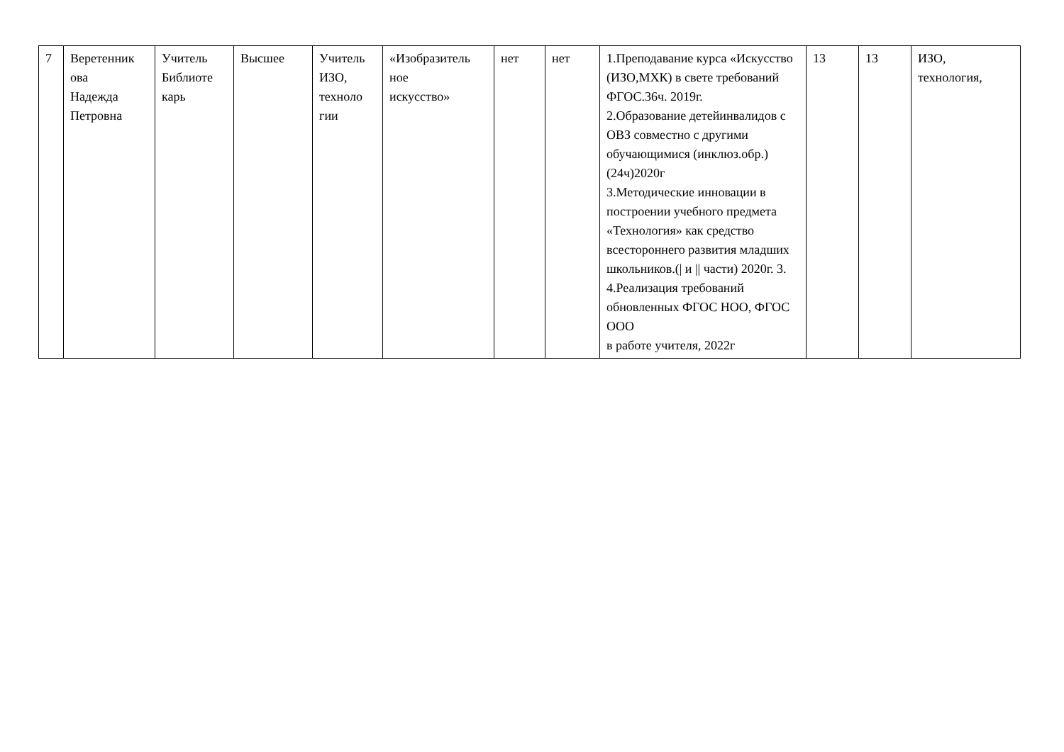| 7 | Веретенник ова Надежда Петровна | Учитель Библиоте карь | Высшее | Учитель ИЗО, техноло гии | «Изобразитель ное искусство» | нет | нет | 1.Преподавание курса «Искусство (ИЗО,МХК) в свете требований ФГОС.36ч. 2019г. 2.Образование детейинвалидов с ОВЗ совместно с другими обучающимися (инклюз.обр.) (24ч)2020г 3.Методические инновации в построении учебного предмета «Технология» как средство всестороннего развития младших школьников.(/ и // части) 2020г. 3. 4.Реализация требований обновленных ФГОС НОО, ФГОС ООО в работе учителя, 2022г | 13 | 13 | ИЗО, технология, |